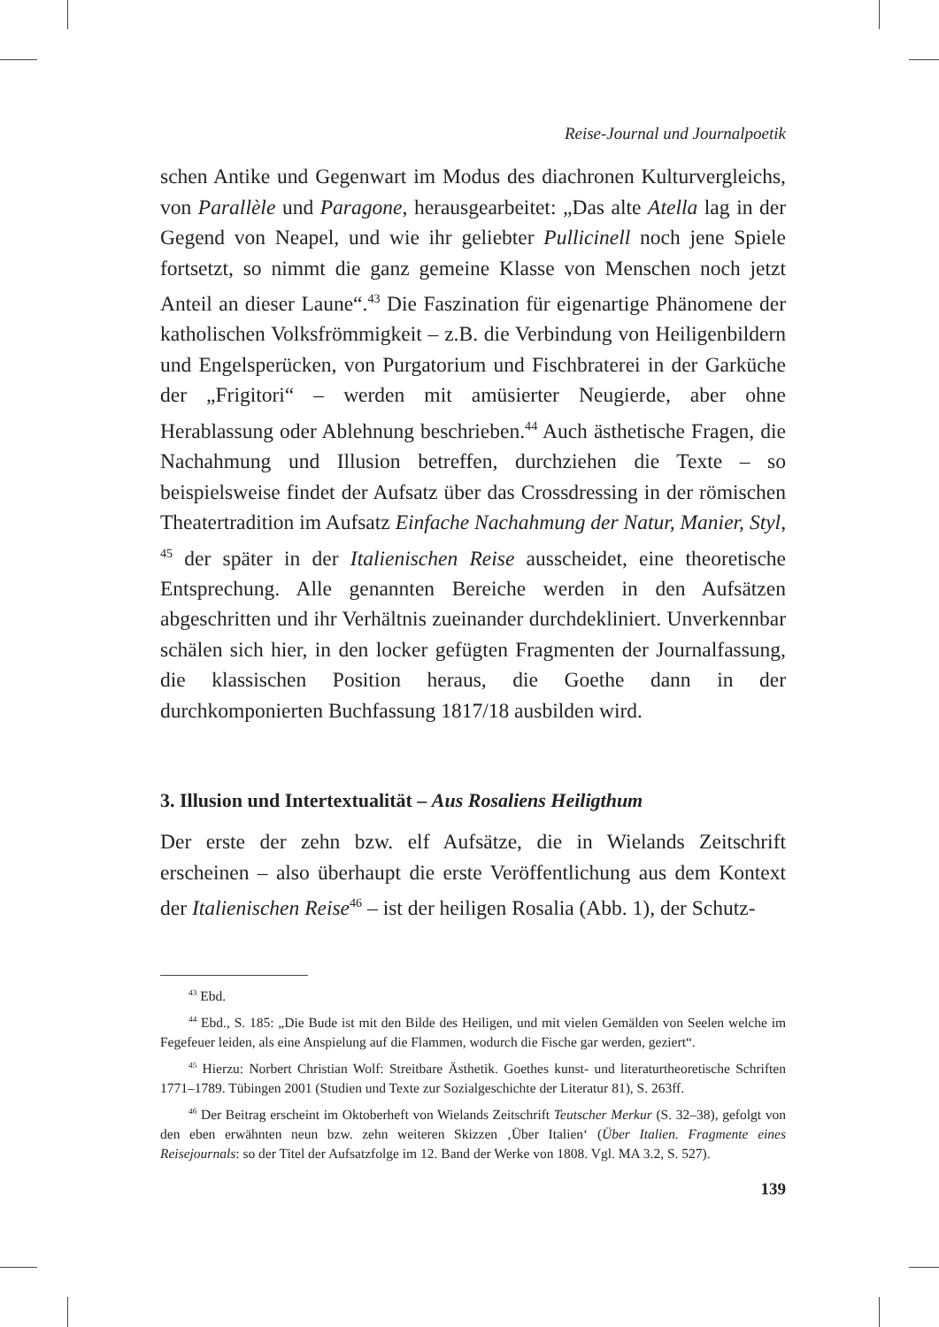Reise-Journal und Journalpoetik
schen Antike und Gegenwart im Modus des diachronen Kulturvergleichs, von Parallèle und Paragone, herausgearbeitet: „Das alte Atella lag in der Gegend von Neapel, und wie ihr geliebter Pullicinell noch jene Spiele fortsetzt, so nimmt die ganz gemeine Klasse von Menschen noch jetzt Anteil an dieser Laune“.<sup>43</sup> Die Faszination für eigenartige Phänomene der katholischen Volksfrömmigkeit – z.B. die Verbindung von Heiligenbildern und Engelsperücken, von Purgatorium und Fischbraterei in der Garküche der „Frigitori“ – werden mit amüsierter Neugierde, aber ohne Herablassung oder Ablehnung beschrieben.<sup>44</sup> Auch ästhetische Fragen, die Nachahmung und Illusion betreffen, durchziehen die Texte – so beispielsweise findet der Aufsatz über das Crossdressing in der römischen Theatertradition im Aufsatz Einfache Nachahmung der Natur, Manier, Styl, <sup>45</sup> der später in der Italienischen Reise ausscheidet, eine theoretische Entsprechung. Alle genannten Bereiche werden in den Aufsätzen abgeschritten und ihr Verhältnis zueinander durchdekliniert. Unverkennbar schälen sich hier, in den locker gefügten Fragmenten der Journalfassung, die klassischen Position heraus, die Goethe dann in der durchkomponierten Buchfassung 1817/18 ausbilden wird.
3. Illusion und Intertextualität – Aus Rosaliens Heiligthum
Der erste der zehn bzw. elf Aufsätze, die in Wielands Zeitschrift erscheinen – also überhaupt die erste Veröffentlichung aus dem Kontext der Italienischen Reise<sup>46</sup> – ist der heiligen Rosalia (Abb. 1), der Schutz-
<sup>43</sup> Ebd.
<sup>44</sup> Ebd., S. 185: „Die Bude ist mit den Bilde des Heiligen, und mit vielen Gemälden von Seelen welche im Fegefeuer leiden, als eine Anspielung auf die Flammen, wodurch die Fische gar werden, geziert“.
<sup>45</sup> Hierzu: Norbert Christian Wolf: Streitbare Ästhetik. Goethes kunst- und literaturtheoretische Schriften 1771–1789. Tübingen 2001 (Studien und Texte zur Sozialgeschichte der Literatur 81), S. 263ff.
<sup>46</sup> Der Beitrag erscheint im Oktoberheft von Wielands Zeitschrift Teutscher Merkur (S. 32–38), gefolgt von den eben erwähnten neun bzw. zehn weiteren Skizzen ‚Über Italien‘ (Über Italien. Fragmente eines Reisejournals: so der Titel der Aufsatzfolge im 12. Band der Werke von 1808. Vgl. MA 3.2, S. 527).
139